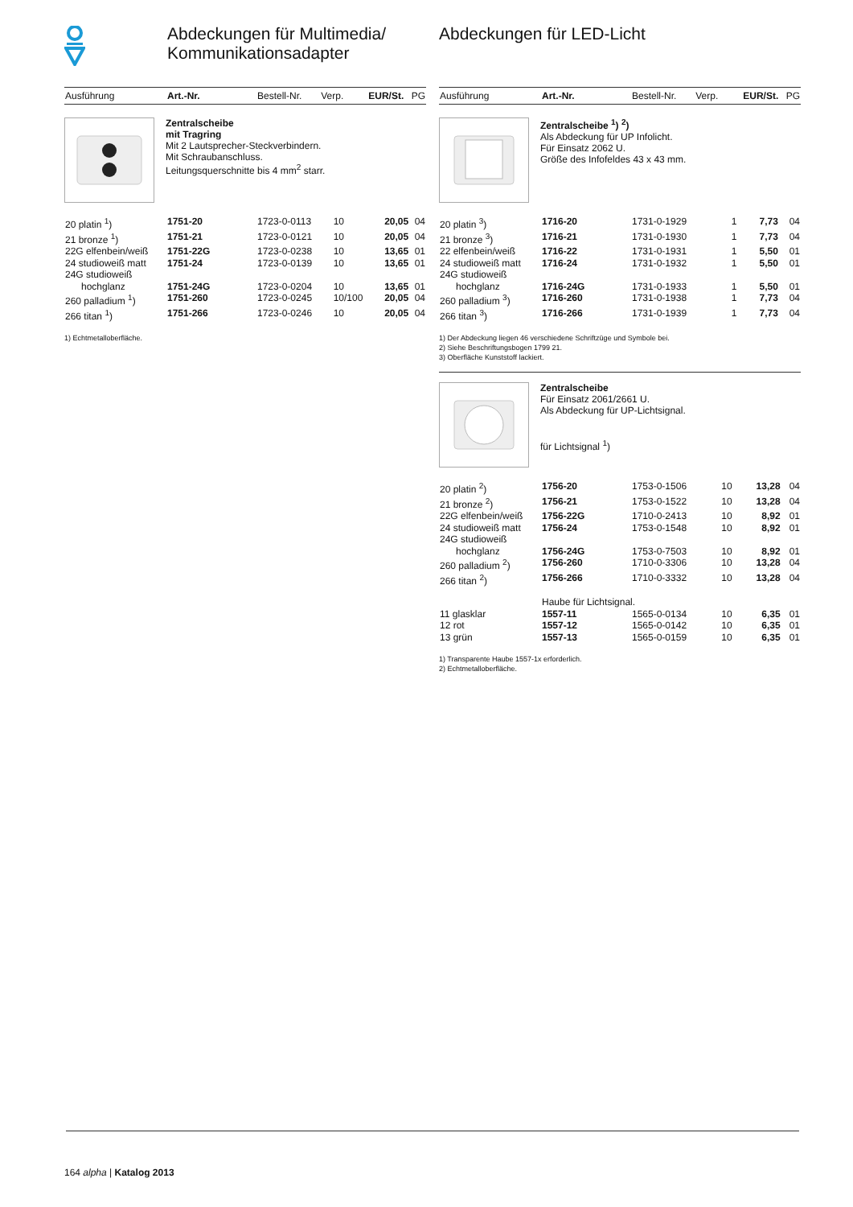Abdeckungen für Multimedia/ Kommunikationsadapter
Abdeckungen für LED-Licht
| Ausführung | Art.-Nr. | Bestell-Nr. | Verp. | EUR/St. | PG |
| --- | --- | --- | --- | --- | --- |
Zentralscheibe
mit Tragring
Mit 2 Lautsprecher-Steckverbindern.
Mit Schraubanschluss.
Leitungsquerschnitte bis 4 mm<sup>2</sup> starr.
| 20 platin <sup>1</sup>) | 1751-20 | 1723-0-0113 | 10 | 20,05 | 04 |
| 21 bronze <sup>1</sup>) | 1751-21 | 1723-0-0121 | 10 | 20,05 | 04 |
| 22G elfenbein/weiß | 1751-22G | 1723-0-0238 | 10 | 13,65 | 01 |
| 24 studioweiß matt | 1751-24 | 1723-0-0139 | 10 | 13,65 | 01 |
| 24G studioweiß hochglanz | 1751-24G | 1723-0-0204 | 10 | 13,65 | 01 |
| 260 palladium <sup>1</sup>) | 1751-260 | 1723-0-0245 | 10/100 | 20,05 | 04 |
| 266 titan <sup>1</sup>) | 1751-266 | 1723-0-0246 | 10 | 20,05 | 04 |
1) Echtmetalloberfläche.
| Ausführung | Art.-Nr. | Bestell-Nr. | Verp. | EUR/St. | PG |
| --- | --- | --- | --- | --- | --- |
Zentralscheibe <sup>1</sup>) <sup>2</sup>)
Als Abdeckung für UP Infolicht.
Für Einsatz 2062 U.
Größe des Infofeldes 43 x 43 mm.
| 20 platin <sup>3</sup>) | 1716-20 | 1731-0-1929 | 1 | 7,73 | 04 |
| 21 bronze <sup>3</sup>) | 1716-21 | 1731-0-1930 | 1 | 7,73 | 04 |
| 22 elfenbein/weiß | 1716-22 | 1731-0-1931 | 1 | 5,50 | 01 |
| 24 studioweiß matt | 1716-24 | 1731-0-1932 | 1 | 5,50 | 01 |
| 24G studioweiß hochglanz | 1716-24G | 1731-0-1933 | 1 | 5,50 | 01 |
| 260 palladium <sup>3</sup>) | 1716-260 | 1731-0-1938 | 1 | 7,73 | 04 |
| 266 titan <sup>3</sup>) | 1716-266 | 1731-0-1939 | 1 | 7,73 | 04 |
1) Der Abdeckung liegen 46 verschiedene Schriftzüge und Symbole bei.
2) Siehe Beschriftungsbogen 1799 21.
3) Oberfläche Kunststoff lackiert.
Zentralscheibe
Für Einsatz 2061/2661 U.
Als Abdeckung für UP-Lichtsignal.
für Lichtsignal <sup>1</sup>)
| 20 platin <sup>2</sup>) | 1756-20 | 1753-0-1506 | 10 | 13,28 | 04 |
| 21 bronze <sup>2</sup>) | 1756-21 | 1753-0-1522 | 10 | 13,28 | 04 |
| 22G elfenbein/weiß | 1756-22G | 1710-0-2413 | 10 | 8,92 | 01 |
| 24 studioweiß matt | 1756-24 | 1753-0-1548 | 10 | 8,92 | 01 |
| 24G studioweiß hochglanz | 1756-24G | 1753-0-7503 | 10 | 8,92 | 01 |
| 260 palladium <sup>2</sup>) | 1756-260 | 1710-0-3306 | 10 | 13,28 | 04 |
| 266 titan <sup>2</sup>) | 1756-266 | 1710-0-3332 | 10 | 13,28 | 04 |
| | Haube für Lichtsignal. | | | | |
| 11 glasklar | 1557-11 | 1565-0-0134 | 10 | 6,35 | 01 |
| 12 rot | 1557-12 | 1565-0-0142 | 10 | 6,35 | 01 |
| 13 grün | 1557-13 | 1565-0-0159 | 10 | 6,35 | 01 |
1) Transparente Haube 1557-1x erforderlich.
2) Echtmetalloberfläche.
164 alpha | Katalog 2013